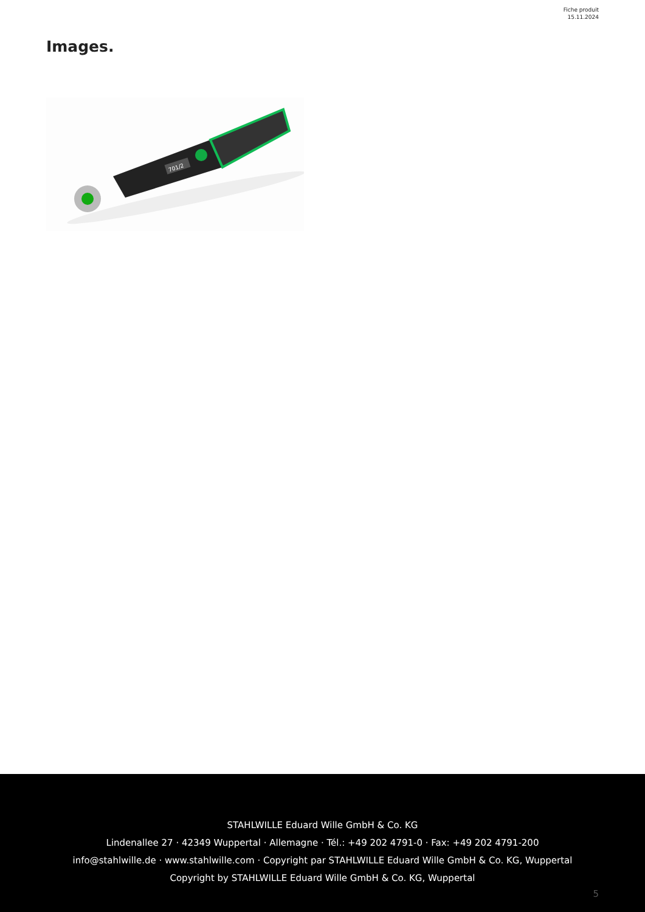Fiche produit
15.11.2024
Images.
701/2
STAHLWILLE Eduard Wille GmbH & Co. KG
Lindenallee 27 · 42349 Wuppertal · Allemagne · Tél.: +49 202 4791-0 · Fax: +49 202 4791-200
info@stahlwille.de · www.stahlwille.com · Copyright par STAHLWILLE Eduard Wille GmbH & Co. KG, Wuppertal
Copyright by STAHLWILLE Eduard Wille GmbH & Co. KG, Wuppertal
5